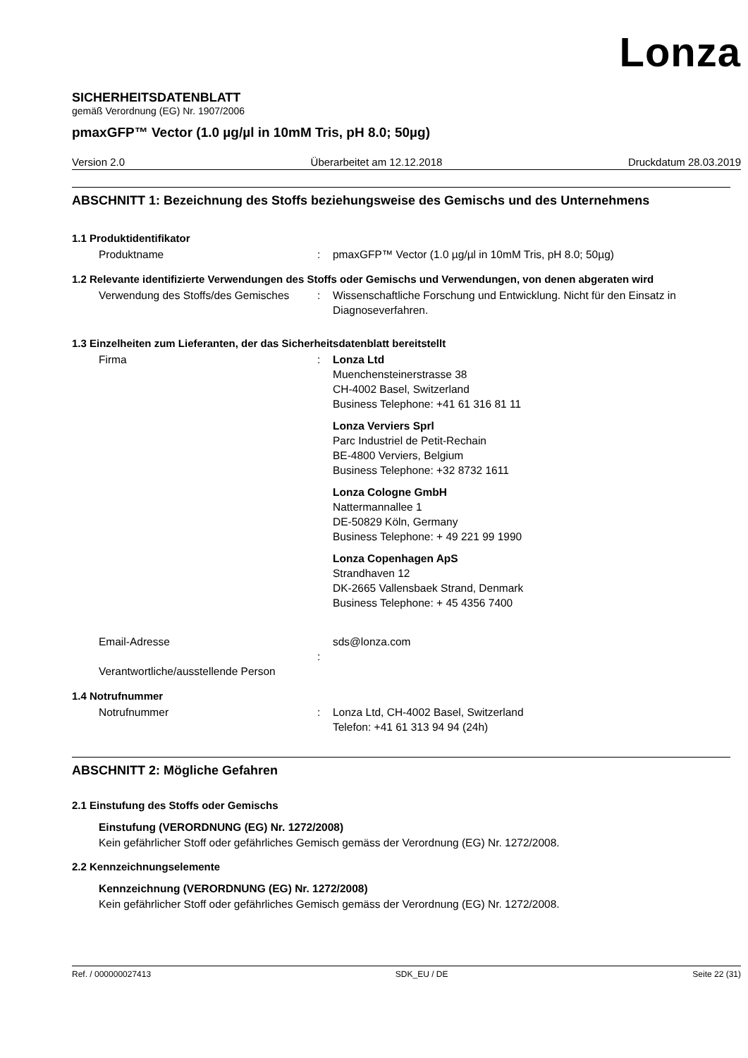Lonza
SICHERHEITSDATENBLATT
gemäß Verordnung (EG) Nr. 1907/2006
pmaxGFP™ Vector (1.0 µg/µl in 10mM Tris, pH 8.0; 50µg)
Version 2.0 Überarbeitet am 12.12.2018 Druckdatum 28.03.2019
ABSCHNITT 1: Bezeichnung des Stoffs beziehungsweise des Gemischs und des Unternehmens
1.1 Produktidentifikator
Produktname : pmaxGFP™ Vector (1.0 µg/µl in 10mM Tris, pH 8.0; 50µg)
1.2 Relevante identifizierte Verwendungen des Stoffs oder Gemischs und Verwendungen, von denen abgeraten wird
Verwendung des Stoffs/des Gemisches
: Wissenschaftliche Forschung und Entwicklung. Nicht für den Einsatz in Diagnoseverfahren.
1.3 Einzelheiten zum Lieferanten, der das Sicherheitsdatenblatt bereitstellt
Firma : Lonza Ltd
Muenchensteinerstrasse 38
CH-4002 Basel, Switzerland
Business Telephone: +41 61 316 81 11
Lonza Verviers Sprl
Parc Industriel de Petit-Rechain
BE-4800 Verviers, Belgium
Business Telephone: +32 8732 1611
Lonza Cologne GmbH
Nattermannallee 1
DE-50829 Köln, Germany
Business Telephone: + 49 221 99 1990
Lonza Copenhagen ApS
Strandhaven 12
DK-2665 Vallensbaek Strand, Denmark
Business Telephone: + 45 4356 7400
Email-Adresse
Verantwortliche/ausstellende Person
: sds@lonza.com
1.4 Notrufnummer
Notrufnummer : Lonza Ltd, CH-4002 Basel, Switzerland
Telefon: +41 61 313 94 94 (24h)
ABSCHNITT 2: Mögliche Gefahren
2.1 Einstufung des Stoffs oder Gemischs
Einstufung (VERORDNUNG (EG) Nr. 1272/2008)
Kein gefährlicher Stoff oder gefährliches Gemisch gemäss der Verordnung (EG) Nr. 1272/2008.
2.2 Kennzeichnungselemente
Kennzeichnung (VERORDNUNG (EG) Nr. 1272/2008)
Kein gefährlicher Stoff oder gefährliches Gemisch gemäss der Verordnung (EG) Nr. 1272/2008.
Ref. / 000000027413 SDK_EU / DE Seite 22 (31)